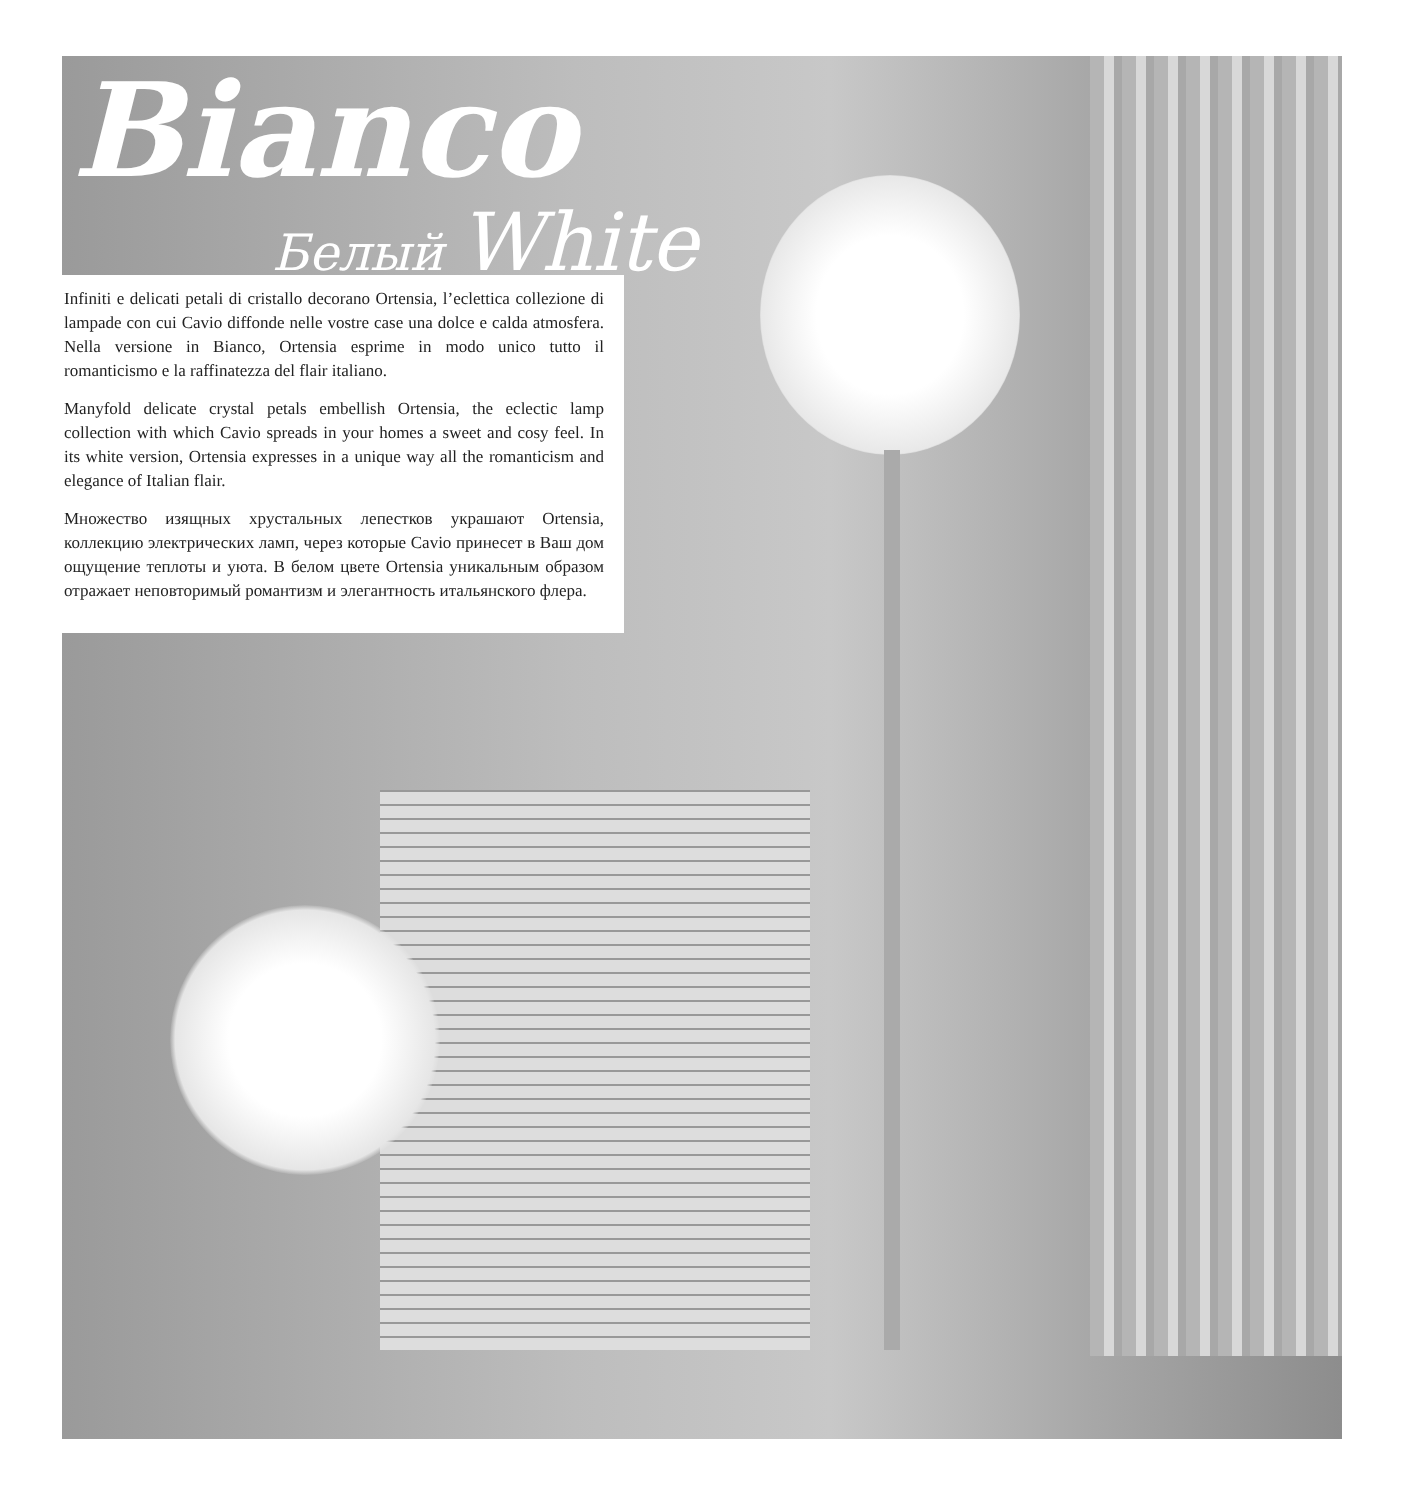Bianco
Белый White
Infiniti e delicati petali di cristallo decorano Ortensia, l’eclettica collezione di lampade con cui Cavio diffonde nelle vostre case una dolce e calda atmosfera. Nella versione in Bianco, Ortensia esprime in modo unico tutto il romanticismo e la raffinatezza del flair italiano.
Manyfold delicate crystal petals embellish Ortensia, the eclectic lamp collection with which Cavio spreads in your homes a sweet and cosy feel. In its white version, Ortensia expresses in a unique way all the romanticism and elegance of Italian flair.
Множество изящных хрустальных лепестков украшают Ortensia, коллекцию электрических ламп, через которые Cavio принесет в Ваш дом ощущение теплоты и уюта. В белом цвете Ortensia уникальным образом отражает неповторимый романтизм и элегантность итальянского флера.